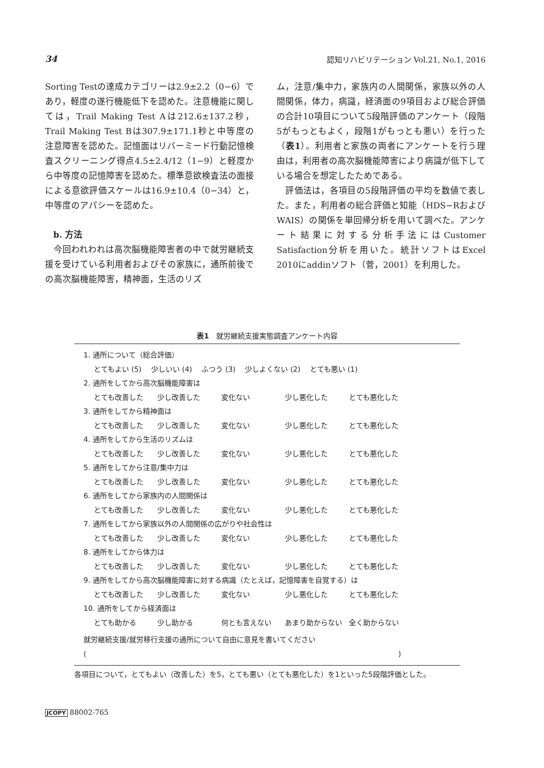34 認知リハビリテーション Vol.21, No.1, 2016
Sorting Testの達成カテゴリーは2.9±2.2（0−6）であり，軽度の遂行機能低下を認めた。注意機能に関しては，Trail Making Test Aは212.6±137.2秒，Trail Making Test Bは307.9±171.1秒と中等度の注意障害を認めた。記憶面はリバーミード行動記憶検査スクリーニング得点4.5±2.4/12（1−9）と軽度から中等度の記憶障害を認めた。標準意欲検査法の面接による意欲評価スケールは16.9±10.4（0−34）と，中等度のアパシーを認めた。
b. 方法
　今回われわれは高次脳機能障害者の中で就労継続支援を受けている利用者およびその家族に，通所前後での高次脳機能障害，精神面，生活のリズ
ム，注意/集中力，家族内の人間関係，家族以外の人間関係，体力，病識，経済面の9項目および総合評価の合計10項目について5段階評価のアンケート（段階5がもっともよく，段階1がもっとも悪い）を行った（表1）。利用者と家族の両者にアンケートを行う理由は，利用者の高次脳機能障害により病識が低下している場合を想定したためである。
　評価法は，各項目の5段階評価の平均を数値で表した。また，利用者の総合評価と知能（HDS−RおよびWAIS）の関係を単回帰分析を用いて調べた。アンケート結果に対する分析手法にはCustomer Satisfaction分析を用いた。統計ソフトはExcel 2010にaddinソフト（菅，2001）を利用した。
表1　就労継続支援実態調査アンケート内容
1. 通所について（総合評価）
とてもよい (5)　 少しいい (4)　 ふつう (3)　 少しよくない (2)　 とても悪い (1)
2. 通所をしてから高次脳機能障害は
とても改善した 少し改善した 変化ない 少し悪化した とても悪化した
3. 通所をしてから精神面は
とても改善した 少し改善した 変化ない 少し悪化した とても悪化した
4. 通所をしてから生活のリズムは
とても改善した 少し改善した 変化ない 少し悪化した とても悪化した
5. 通所をしてから注意/集中力は
とても改善した 少し改善した 変化ない 少し悪化した とても悪化した
6. 通所をしてから家族内の人間関係は
とても改善した 少し改善した 変化ない 少し悪化した とても悪化した
7. 通所をしてから家族以外の人間関係の広がりや社会性は
とても改善した 少し改善した 変化ない 少し悪化した とても悪化した
8. 通所をしてから体力は
とても改善した 少し改善した 変化ない 少し悪化した とても悪化した
9. 通所をしてから高次脳機能障害に対する病識（たとえば，記憶障害を自覚する）は
とても改善した 少し改善した 変化ない 少し悪化した とても悪化した
10. 通所をしてから経済面は
とても助かる 少し助かる 何とも言えない あまり助からない 全く助からない
就労継続支援/就労移行支援の通所について自由に意見を書いてください
( )
各項目について，とてもよい（改善した）を5，とても悪い（とても悪化した）を1といった5段階評価とした。
JCOPY 88002-765